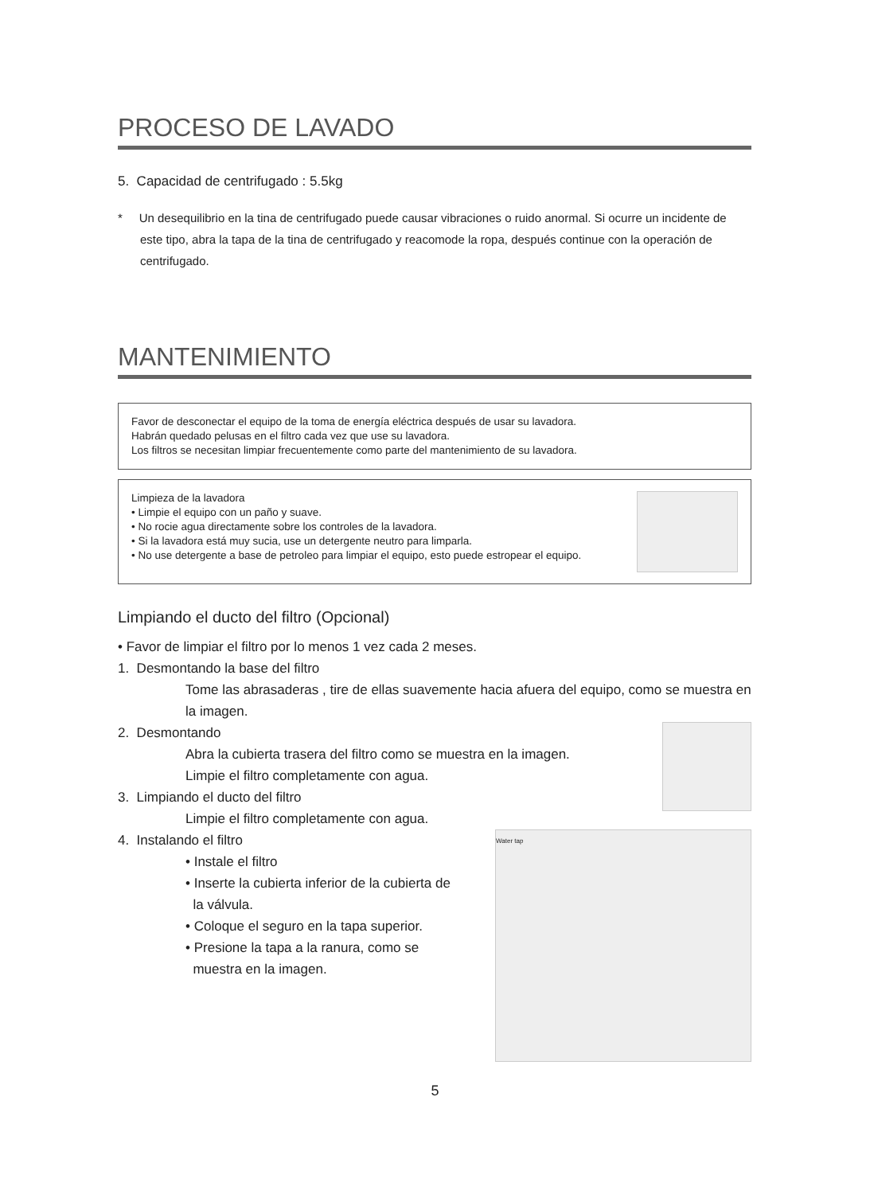PROCESO DE LAVADO
5. Capacidad de centrifugado : 5.5kg
* Un desequilibrio en la tina de centrifugado puede causar vibraciones o ruido anormal. Si ocurre un incidente de este tipo, abra la tapa de la tina de centrifugado y reacomode la ropa, después continue con la operación de centrifugado.
MANTENIMIENTO
Favor de desconectar el equipo de la toma de energía eléctrica después de usar su lavadora.
Habrán quedado pelusas en el filtro cada vez que use su lavadora.
Los filtros se necesitan limpiar frecuentemente como parte del mantenimiento de su lavadora.
Limpieza de la lavadora
• Limpie el equipo con un paño y suave.
• No rocie agua directamente sobre los controles de la lavadora.
• Si la lavadora está muy sucia, use un detergente neutro para limparla.
• No use detergente a base de petroleo para limpiar el equipo, esto puede estropear el equipo.
Limpiando el ducto del filtro (Opcional)
• Favor de limpiar el filtro por lo menos 1 vez cada 2 meses.
1. Desmontando la base del filtro
Tome las abrasaderas , tire de ellas suavemente hacia afuera del equipo, como se muestra en la imagen.
2. Desmontando
Abra la cubierta trasera del filtro como se muestra en la imagen.
Limpie el filtro completamente con agua.
3. Limpiando el ducto del filtro
Limpie el filtro completamente con agua.
4. Instalando el filtro
• Instale el filtro
• Inserte la cubierta inferior de la cubierta de
la válvula.
• Coloque el seguro en la tapa superior.
• Presione la tapa a la ranura, como se
muestra en la imagen.
Water tap
5